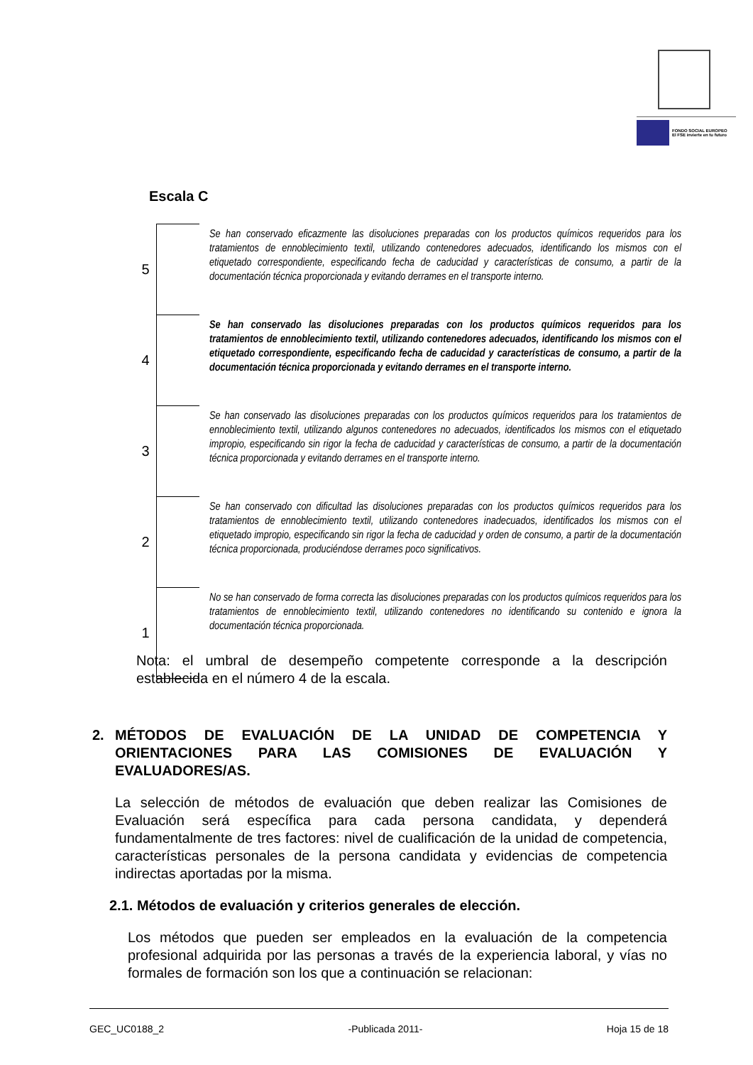FONDO SOCIAL EUROPEO
El FSE invierte en tu futuro
Escala C
| 5 | | Se han conservado eficazmente las disoluciones preparadas con los productos químicos requeridos para los tratamientos de ennoblecimiento textil, utilizando contenedores adecuados, identificando los mismos con el etiquetado correspondiente, especificando fecha de caducidad y características de consumo, a partir de la documentación técnica proporcionada y evitando derrames en el transporte interno. |
| 4 | | Se han conservado las disoluciones preparadas con los productos químicos requeridos para los tratamientos de ennoblecimiento textil, utilizando contenedores adecuados, identificando los mismos con el etiquetado correspondiente, especificando fecha de caducidad y características de consumo, a partir de la documentación técnica proporcionada y evitando derrames en el transporte interno. |
| 3 | | Se han conservado las disoluciones preparadas con los productos químicos requeridos para los tratamientos de ennoblecimiento textil, utilizando algunos contenedores no adecuados, identificados los mismos con el etiquetado impropio, especificando sin rigor la fecha de caducidad y características de consumo, a partir de la documentación técnica proporcionada y evitando derrames en el transporte interno. |
| 2 | | Se han conservado con dificultad las disoluciones preparadas con los productos químicos requeridos para los tratamientos de ennoblecimiento textil, utilizando contenedores inadecuados, identificados los mismos con el etiquetado impropio, especificando sin rigor la fecha de caducidad y orden de consumo, a partir de la documentación técnica proporcionada, produciéndose derrames poco significativos. |
| 1 | | No se han conservado de forma correcta las disoluciones preparadas con los productos químicos requeridos para los tratamientos de ennoblecimiento textil, utilizando contenedores no identificando su contenido e ignora la documentación técnica proporcionada. |
Nota: el umbral de desempeño competente corresponde a la descripción establecida en el número 4 de la escala.
2. MÉTODOS DE EVALUACIÓN DE LA UNIDAD DE COMPETENCIA Y ORIENTACIONES PARA LAS COMISIONES DE EVALUACIÓN Y EVALUADORES/AS.
La selección de métodos de evaluación que deben realizar las Comisiones de Evaluación será específica para cada persona candidata, y dependerá fundamentalmente de tres factores: nivel de cualificación de la unidad de competencia, características personales de la persona candidata y evidencias de competencia indirectas aportadas por la misma.
2.1. Métodos de evaluación y criterios generales de elección.
Los métodos que pueden ser empleados en la evaluación de la competencia profesional adquirida por las personas a través de la experiencia laboral, y vías no formales de formación son los que a continuación se relacionan:
GEC_UC0188_2 -Publicada 2011- Hoja 15 de 18